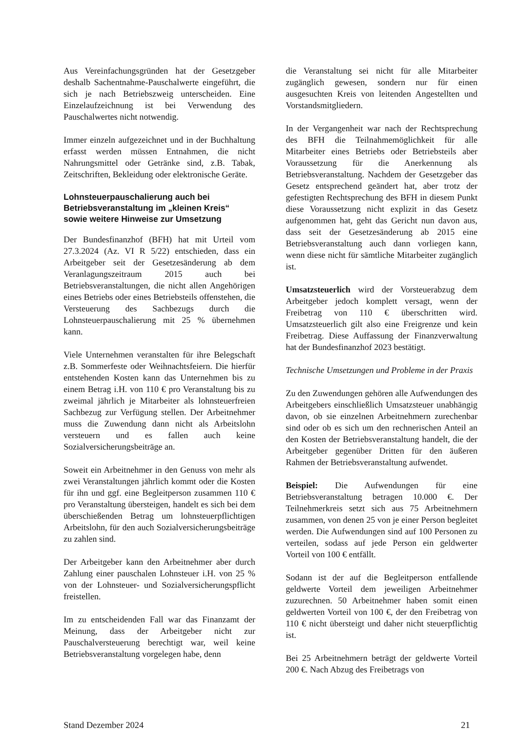Aus Vereinfachungsgründen hat der Gesetzgeber deshalb Sachentnahme-Pauschalwerte eingeführt, die sich je nach Betriebszweig unterscheiden. Eine Einzelaufzeichnung ist bei Verwendung des Pauschalwertes nicht notwendig.
Immer einzeln aufgezeichnet und in der Buchhaltung erfasst werden müssen Entnahmen, die nicht Nahrungsmittel oder Getränke sind, z.B. Tabak, Zeitschriften, Bekleidung oder elektronische Geräte.
Lohnsteuerpauschalierung auch bei Betriebsveranstaltung im „kleinen Kreis“ sowie weitere Hinweise zur Umsetzung
Der Bundesfinanzhof (BFH) hat mit Urteil vom 27.3.2024 (Az. VI R 5/22) entschieden, dass ein Arbeitgeber seit der Gesetzesänderung ab dem Veranlagungszeitraum 2015 auch bei Betriebsveranstaltungen, die nicht allen Angehörigen eines Betriebs oder eines Betriebsteils offenstehen, die Versteuerung des Sachbezugs durch die Lohnsteuerpauschalierung mit 25 % übernehmen kann.
Viele Unternehmen veranstalten für ihre Belegschaft z.B. Sommerfeste oder Weihnachtsfeiern. Die hierfür entstehenden Kosten kann das Unternehmen bis zu einem Betrag i.H. von 110 € pro Veranstaltung bis zu zweimal jährlich je Mitarbeiter als lohnsteuerfreien Sachbezug zur Verfügung stellen. Der Arbeitnehmer muss die Zuwendung dann nicht als Arbeitslohn versteuern und es fallen auch keine Sozialversicherungsbeiträge an.
Soweit ein Arbeitnehmer in den Genuss von mehr als zwei Veranstaltungen jährlich kommt oder die Kosten für ihn und ggf. eine Begleitperson zusammen 110 € pro Veranstaltung übersteigen, handelt es sich bei dem überschießenden Betrag um lohnsteuerpflichtigen Arbeitslohn, für den auch Sozialversicherungsbeiträge zu zahlen sind.
Der Arbeitgeber kann den Arbeitnehmer aber durch Zahlung einer pauschalen Lohnsteuer i.H. von 25 % von der Lohnsteuer- und Sozialversicherungspflicht freistellen.
Im zu entscheidenden Fall war das Finanzamt der Meinung, dass der Arbeitgeber nicht zur Pauschalversteuerung berechtigt war, weil keine Betriebsveranstaltung vorgelegen habe, denn
die Veranstaltung sei nicht für alle Mitarbeiter zugänglich gewesen, sondern nur für einen ausgesuchten Kreis von leitenden Angestellten und Vorstandsmitgliedern.
In der Vergangenheit war nach der Rechtsprechung des BFH die Teilnahmemöglichkeit für alle Mitarbeiter eines Betriebs oder Betriebsteils aber Voraussetzung für die Anerkennung als Betriebsveranstaltung. Nachdem der Gesetzgeber das Gesetz entsprechend geändert hat, aber trotz der gefestigten Rechtsprechung des BFH in diesem Punkt diese Voraussetzung nicht explizit in das Gesetz aufgenommen hat, geht das Gericht nun davon aus, dass seit der Gesetzesänderung ab 2015 eine Betriebsveranstaltung auch dann vorliegen kann, wenn diese nicht für sämtliche Mitarbeiter zugänglich ist.
Umsatzsteuerlich wird der Vorsteuerabzug dem Arbeitgeber jedoch komplett versagt, wenn der Freibetrag von 110 € überschritten wird. Umsatzsteuerlich gilt also eine Freigrenze und kein Freibetrag. Diese Auffassung der Finanzverwaltung hat der Bundesfinanzhof 2023 bestätigt.
Technische Umsetzungen und Probleme in der Praxis
Zu den Zuwendungen gehören alle Aufwendungen des Arbeitgebers einschließlich Umsatzsteuer unabhängig davon, ob sie einzelnen Arbeitnehmern zurechenbar sind oder ob es sich um den rechnerischen Anteil an den Kosten der Betriebsveranstaltung handelt, die der Arbeitgeber gegenüber Dritten für den äußeren Rahmen der Betriebsveranstaltung aufwendet.
Beispiel: Die Aufwendungen für eine Betriebsveranstaltung betragen 10.000 €. Der Teilnehmerkreis setzt sich aus 75 Arbeitnehmern zusammen, von denen 25 von je einer Person begleitet werden. Die Aufwendungen sind auf 100 Personen zu verteilen, sodass auf jede Person ein geldwerter Vorteil von 100 € entfällt.
Sodann ist der auf die Begleitperson entfallende geldwerte Vorteil dem jeweiligen Arbeitnehmer zuzurechnen. 50 Arbeitnehmer haben somit einen geldwerten Vorteil von 100 €, der den Freibetrag von 110 € nicht übersteigt und daher nicht steuerpflichtig ist.
Bei 25 Arbeitnehmern beträgt der geldwerte Vorteil 200 €. Nach Abzug des Freibetrags von
Stand Dezember 2024 21